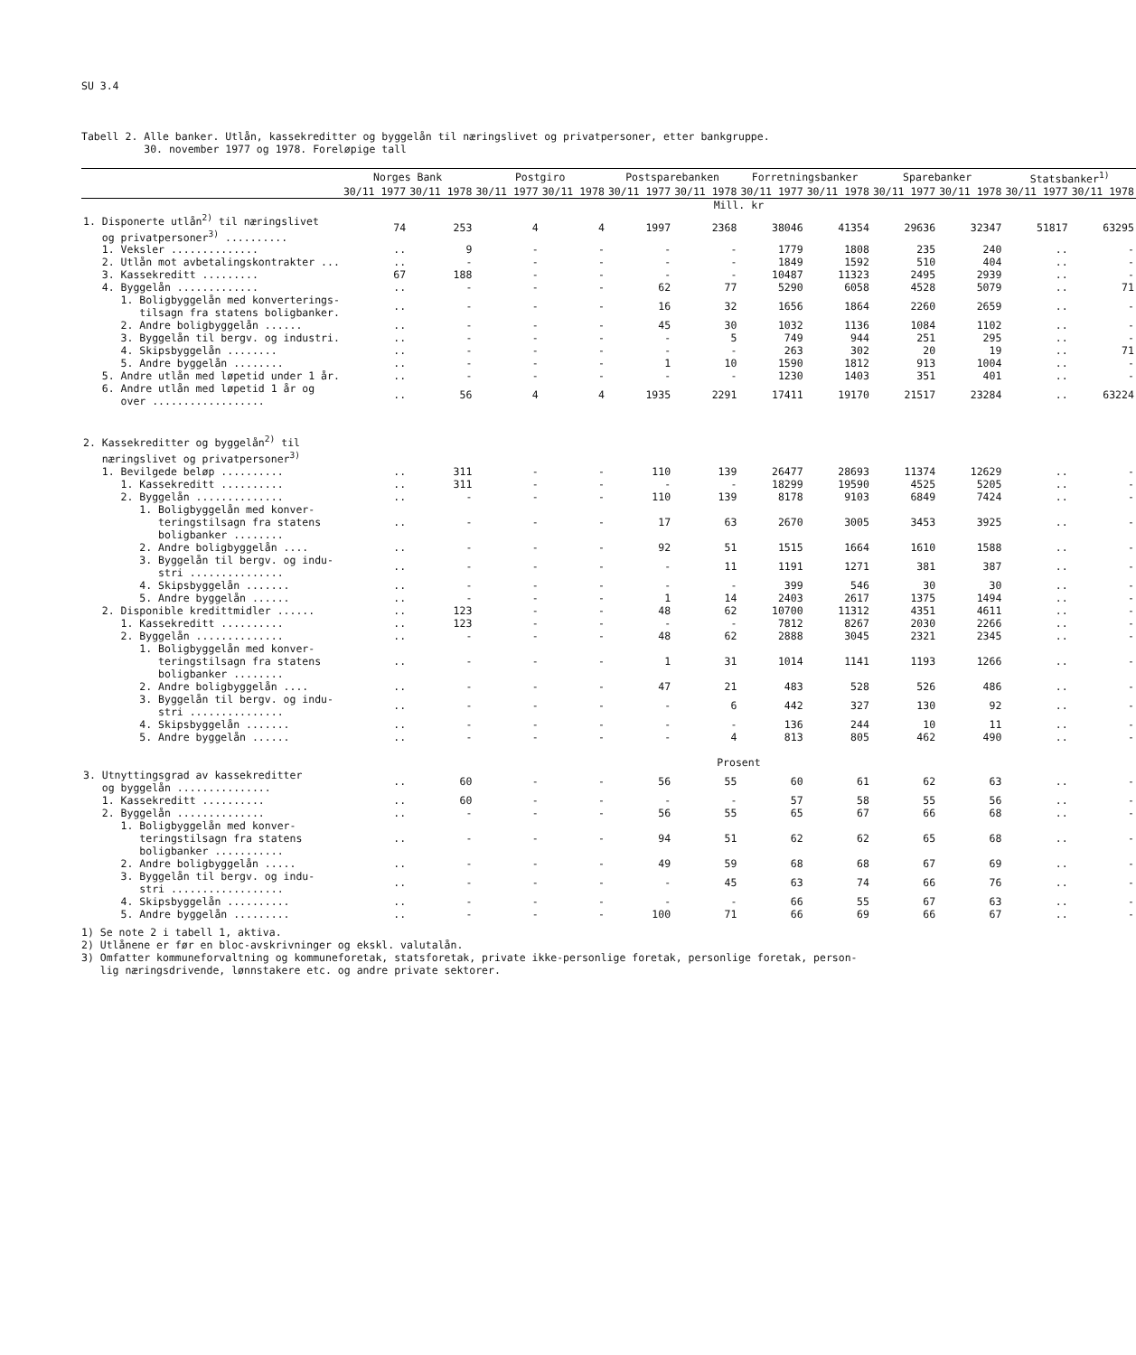SU 3.4
Tabell 2. Alle banker. Utlån, kassekreditter og byggelån til næringslivet og privatpersoner, etter bankgruppe.
30. november 1977 og 1978. Foreløpige tall
| | Norges Bank | | Postgiro | | Postsparebanken | | Forretningsbanker | | Sparebanker | | Statsbanker<sup>1)</sup> | |
| --- | --- | --- | --- | --- | --- | --- | --- | --- | --- | --- | --- | --- |
| | 30/11 1977 | 30/11 1978 | 30/11 1977 | 30/11 1978 | 30/11 1977 | 30/11 1978 | 30/11 1977 | 30/11 1978 | 30/11 1977 | 30/11 1978 | 30/11 1977 | 30/11 1978 |
| | Mill. kr | | | | | | | | | | | |
| 1. Disponerte utlån<sup>2)</sup> til næringslivet og privatpersoner<sup>3)</sup> .......... | 74 | 253 | 4 | 4 | 1997 | 2368 | 38046 | 41354 | 29636 | 32347 | 51817 | 63295 |
| 1. Veksler .............. | .. | 9 | - | - | - | - | 1779 | 1808 | 235 | 240 | .. | - |
| 2. Utlån mot avbetalingskontrakter ... | .. | - | - | - | - | - | 1849 | 1592 | 510 | 404 | .. | - |
| 3. Kassekreditt ......... | 67 | 188 | - | - | - | - | 10487 | 11323 | 2495 | 2939 | .. | - |
| 4. Byggelån ............. | .. | - | - | - | 62 | 77 | 5290 | 6058 | 4528 | 5079 | .. | 71 |
| 1. Boligbyggelån med konverterings- tilsagn fra statens boligbanker. | .. | - | - | - | 16 | 32 | 1656 | 1864 | 2260 | 2659 | .. | - |
| 2. Andre boligbyggelån ...... | .. | - | - | - | 45 | 30 | 1032 | 1136 | 1084 | 1102 | .. | - |
| 3. Byggelån til bergv. og industri. | .. | - | - | - | - | 5 | 749 | 944 | 251 | 295 | .. | - |
| 4. Skipsbyggelån ........ | .. | - | - | - | - | - | 263 | 302 | 20 | 19 | .. | 71 |
| 5. Andre byggelån ........ | .. | - | - | - | 1 | 10 | 1590 | 1812 | 913 | 1004 | .. | - |
| 5. Andre utlån med løpetid under 1 år. | .. | - | - | - | - | - | 1230 | 1403 | 351 | 401 | .. | - |
| 6. Andre utlån med løpetid 1 år og over .................. | .. | 56 | 4 | 4 | 1935 | 2291 | 17411 | 19170 | 21517 | 23284 | .. | 63224 |
| 2. Kassekreditter og byggelån<sup>2)</sup> til næringslivet og privatpersoner<sup>3)</sup> | | | | | | | | | | | | |
| 1. Bevilgede beløp .......... | .. | 311 | - | - | 110 | 139 | 26477 | 28693 | 11374 | 12629 | .. | - |
| 1. Kassekreditt .......... | .. | 311 | - | - | - | - | 18299 | 19590 | 4525 | 5205 | .. | - |
| 2. Byggelån .............. | .. | - | - | - | 110 | 139 | 8178 | 9103 | 6849 | 7424 | .. | - |
| 1. Boligbyggelån med konver- teringstilsagn fra statens boligbanker ........ | .. | - | - | - | 17 | 63 | 2670 | 3005 | 3453 | 3925 | .. | - |
| 2. Andre boligbyggelån .... | .. | - | - | - | 92 | 51 | 1515 | 1664 | 1610 | 1588 | .. | - |
| 3. Byggelån til bergv. og indu- stri ............... | .. | - | - | - | - | 11 | 1191 | 1271 | 381 | 387 | .. | - |
| 4. Skipsbyggelån ....... | .. | - | - | - | - | - | 399 | 546 | 30 | 30 | .. | - |
| 5. Andre byggelån ...... | .. | - | - | - | 1 | 14 | 2403 | 2617 | 1375 | 1494 | .. | - |
| 2. Disponible kredittmidler ...... | .. | 123 | - | - | 48 | 62 | 10700 | 11312 | 4351 | 4611 | .. | - |
| 1. Kassekreditt .......... | .. | 123 | - | - | - | - | 7812 | 8267 | 2030 | 2266 | .. | - |
| 2. Byggelån .............. | .. | - | - | - | 48 | 62 | 2888 | 3045 | 2321 | 2345 | .. | - |
| 1. Boligbyggelån med konver- teringstilsagn fra statens boligbanker ........ | .. | - | - | - | 1 | 31 | 1014 | 1141 | 1193 | 1266 | .. | - |
| 2. Andre boligbyggelån .... | .. | - | - | - | 47 | 21 | 483 | 528 | 526 | 486 | .. | - |
| 3. Byggelån til bergv. og indu- stri ............... | .. | - | - | - | - | 6 | 442 | 327 | 130 | 92 | .. | - |
| 4. Skipsbyggelån ....... | .. | - | - | - | - | - | 136 | 244 | 10 | 11 | .. | - |
| 5. Andre byggelån ...... | .. | - | - | - | - | 4 | 813 | 805 | 462 | 490 | .. | - |
| | Prosent | | | | | | | | | | | |
| 3. Utnyttingsgrad av kassekreditter og byggelån ............... | .. | 60 | - | - | 56 | 55 | 60 | 61 | 62 | 63 | .. | - |
| 1. Kassekreditt .......... | .. | 60 | - | - | - | - | 57 | 58 | 55 | 56 | .. | - |
| 2. Byggelån .............. | .. | - | - | - | 56 | 55 | 65 | 67 | 66 | 68 | .. | - |
| 1. Boligbyggelån med konver- teringstilsagn fra statens boligbanker ........... | .. | - | - | - | 94 | 51 | 62 | 62 | 65 | 68 | .. | - |
| 2. Andre boligbyggelån ..... | .. | - | - | - | 49 | 59 | 68 | 68 | 67 | 69 | .. | - |
| 3. Byggelån til bergv. og indu- stri .................. | .. | - | - | - | - | 45 | 63 | 74 | 66 | 76 | .. | - |
| 4. Skipsbyggelån .......... | .. | - | - | - | - | - | 66 | 55 | 67 | 63 | .. | - |
| 5. Andre byggelån ......... | .. | - | - | - | 100 | 71 | 66 | 69 | 66 | 67 | .. | - |
1) Se note 2 i tabell 1, aktiva.
2) Utlånene er før en bloc-avskrivninger og ekskl. valutalån.
3) Omfatter kommuneforvaltning og kommuneforetak, statsforetak, private ikke-personlige foretak, personlige foretak, person-
lig næringsdrivende, lønnstakere etc. og andre private sektorer.